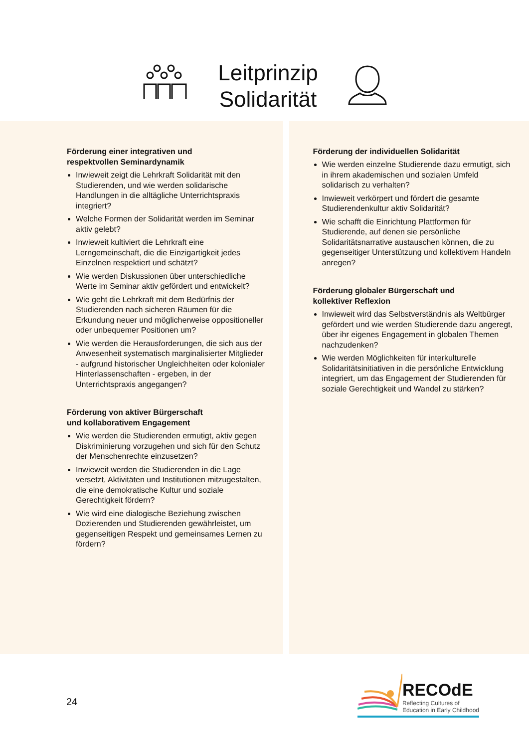Leitprinzip
Solidarität
Förderung einer integrativen und
respektvollen Seminardynamik
Inwieweit zeigt die Lehrkraft Solidarität mit den Studierenden, und wie werden solidarische Handlungen in die alltägliche Unterrichtspraxis integriert?
Welche Formen der Solidarität werden im Seminar aktiv gelebt?
Inwieweit kultiviert die Lehrkraft eine Lerngemeinschaft, die die Einzigartigkeit jedes Einzelnen respektiert und schätzt?
Wie werden Diskussionen über unterschiedliche Werte im Seminar aktiv gefördert und entwickelt?
Wie geht die Lehrkraft mit dem Bedürfnis der Studierenden nach sicheren Räumen für die Erkundung neuer und möglicherweise oppositioneller oder unbequemer Positionen um?
Wie werden die Herausforderungen, die sich aus der Anwesenheit systematisch marginalisierter Mitglieder - aufgrund historischer Ungleichheiten oder kolonialer Hinterlassenschaften - ergeben, in der Unterrichtspraxis angegangen?
Förderung von aktiver Bürgerschaft
und kollaborativem Engagement
Wie werden die Studierenden ermutigt, aktiv gegen Diskriminierung vorzugehen und sich für den Schutz der Menschenrechte einzusetzen?
Inwieweit werden die Studierenden in die Lage versetzt, Aktivitäten und Institutionen mitzugestalten, die eine demokratische Kultur und soziale Gerechtigkeit fördern?
Wie wird eine dialogische Beziehung zwischen Dozierenden und Studierenden gewährleistet, um gegenseitigen Respekt und gemeinsames Lernen zu fördern?
Förderung der individuellen Solidarität
Wie werden einzelne Studierende dazu ermutigt, sich in ihrem akademischen und sozialen Umfeld solidarisch zu verhalten?
Inwieweit verkörpert und fördert die gesamte Studierendenkultur aktiv Solidarität?
Wie schafft die Einrichtung Plattformen für Studierende, auf denen sie persönliche Solidaritätsnarrative austauschen können, die zu gegenseitiger Unterstützung und kollektivem Handeln anregen?
Förderung globaler Bürgerschaft und
kollektiver Reflexion
Inwieweit wird das Selbstverständnis als Weltbürger gefördert und wie werden Studierende dazu angeregt, über ihr eigenes Engagement in globalen Themen nachzudenken?
Wie werden Möglichkeiten für interkulturelle Solidaritätsinitiativen in die persönliche Entwicklung integriert, um das Engagement der Studierenden für soziale Gerechtigkeit und Wandel zu stärken?
24
RECOdE
Reflecting Cultures of
Education in Early Childhood